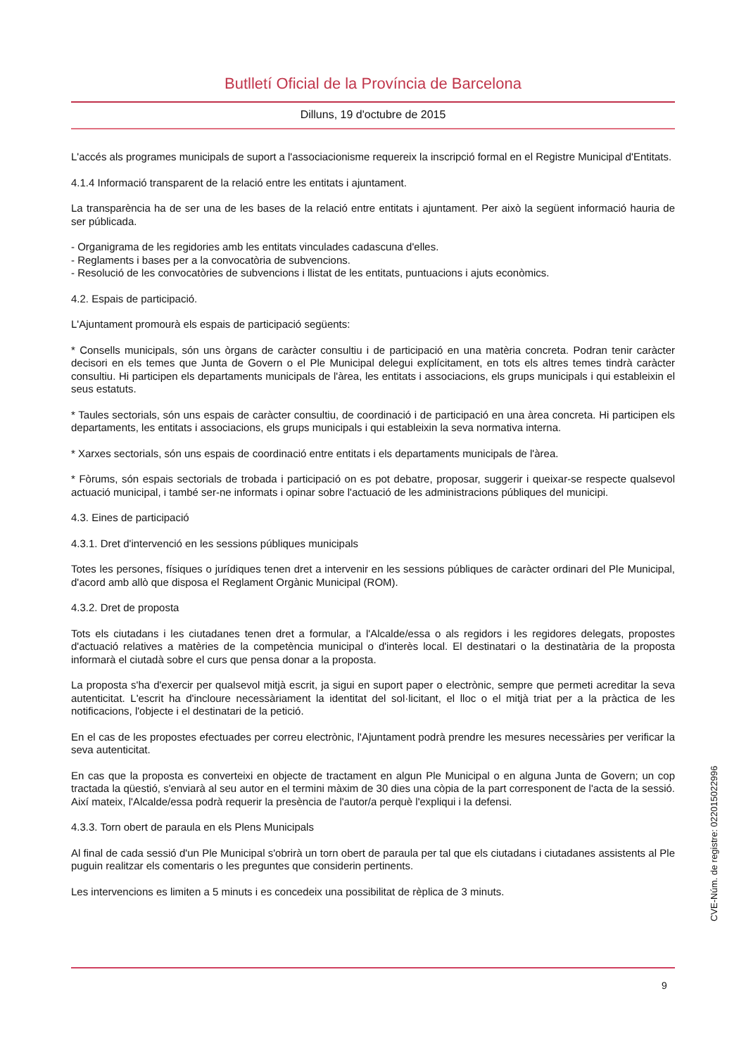Butlletí Oficial de la Província de Barcelona
Dilluns, 19 d'octubre de 2015
L'accés als programes municipals de suport a l'associacionisme requereix la inscripció formal en el Registre Municipal d'Entitats.
4.1.4 Informació transparent de la relació entre les entitats i ajuntament.
La transparència ha de ser una de les bases de la relació entre entitats i ajuntament. Per això la següent informació hauria de ser públicada.
- Organigrama de les regidories amb les entitats vinculades cadascuna d'elles.
- Reglaments i bases per a la convocatòria de subvencions.
- Resolució de les convocatòries de subvencions i llistat de les entitats, puntuacions i ajuts econòmics.
4.2. Espais de participació.
L'Ajuntament promourà els espais de participació següents:
* Consells municipals, són uns òrgans de caràcter consultiu i de participació en una matèria concreta. Podran tenir caràcter decisori en els temes que Junta de Govern o el Ple Municipal delegui explícitament, en tots els altres temes tindrà caràcter consultiu. Hi participen els departaments municipals de l'àrea, les entitats i associacions, els grups municipals i qui estableixin el seus estatuts.
* Taules sectorials, són uns espais de caràcter consultiu, de coordinació i de participació en una àrea concreta. Hi participen els departaments, les entitats i associacions, els grups municipals i qui estableixin la seva normativa interna.
* Xarxes sectorials, són uns espais de coordinació entre entitats i els departaments municipals de l'àrea.
* Fòrums, són espais sectorials de trobada i participació on es pot debatre, proposar, suggerir i queixar-se respecte qualsevol actuació municipal, i també ser-ne informats i opinar sobre l'actuació de les administracions públiques del municipi.
4.3. Eines de participació
4.3.1. Dret d'intervenció en les sessions públiques municipals
Totes les persones, físiques o jurídiques tenen dret a intervenir en les sessions públiques de caràcter ordinari del Ple Municipal, d'acord amb allò que disposa el Reglament Orgànic Municipal (ROM).
4.3.2. Dret de proposta
Tots els ciutadans i les ciutadanes tenen dret a formular, a l'Alcalde/essa o als regidors i les regidores delegats, propostes d'actuació relatives a matèries de la competència municipal o d'interès local. El destinatari o la destinatària de la proposta informarà el ciutadà sobre el curs que pensa donar a la proposta.
La proposta s'ha d'exercir per qualsevol mitjà escrit, ja sigui en suport paper o electrònic, sempre que permeti acreditar la seva autenticitat. L'escrit ha d'incloure necessàriament la identitat del sol·licitant, el lloc o el mitjà triat per a la pràctica de les notificacions, l'objecte i el destinatari de la petició.
En el cas de les propostes efectuades per correu electrònic, l'Ajuntament podrà prendre les mesures necessàries per verificar la seva autenticitat.
En cas que la proposta es converteixi en objecte de tractament en algun Ple Municipal o en alguna Junta de Govern; un cop tractada la qüestió, s'enviarà al seu autor en el termini màxim de 30 dies una còpia de la part corresponent de l'acta de la sessió. Així mateix, l'Alcalde/essa podrà requerir la presència de l'autor/a perquè l'expliqui i la defensi.
4.3.3. Torn obert de paraula en els Plens Municipals
Al final de cada sessió d'un Ple Municipal s'obrirà un torn obert de paraula per tal que els ciutadans i ciutadanes assistents al Ple puguin realitzar els comentaris o les preguntes que considerin pertinents.
Les intervencions es limiten a 5 minuts i es concedeix una possibilitat de rèplica de 3 minuts.
9
CVE-Núm. de registre: 022015022996